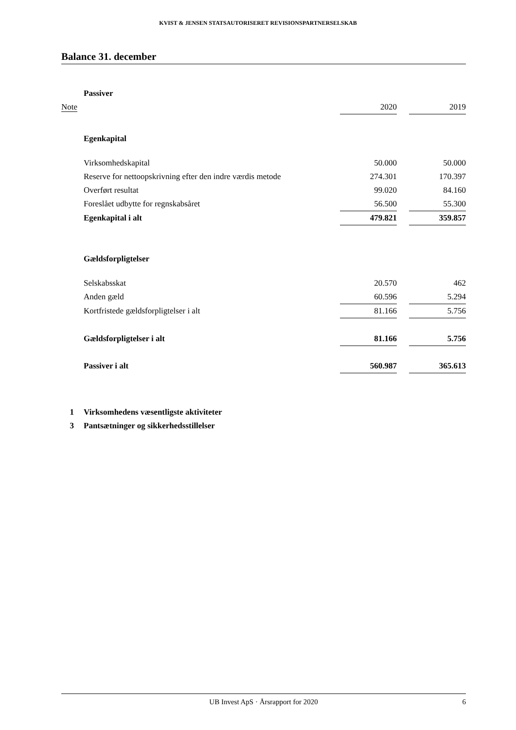KVIST & JENSEN STATSAUTORISERET REVISIONSPARTNERSELSKAB
Balance 31. december
| | Passiver | | | |
| Note | | 2020 | | 2019 |
| | Egenkapital | | | |
| | Virksomhedskapital | 50.000 | | 50.000 |
| | Reserve for nettoopskrivning efter den indre værdis metode | 274.301 | | 170.397 |
| | Overført resultat | 99.020 | | 84.160 |
| | Foreslået udbytte for regnskabsåret | 56.500 | | 55.300 |
| | Egenkapital i alt | 479.821 | | 359.857 |
| | Gældsforpligtelser | | | |
| | Selskabsskat | 20.570 | | 462 |
| | Anden gæld | 60.596 | | 5.294 |
| | Kortfristede gældsforpligtelser i alt | 81.166 | | 5.756 |
| | Gældsforpligtelser i alt | 81.166 | | 5.756 |
| | Passiver i alt | 560.987 | | 365.613 |
| 1 | Virksomhedens væsentligste aktiviteter | | | |
| 3 | Pantsætninger og sikkerhedsstillelser | | | |
UB Invest ApS · Årsrapport for 2020 6